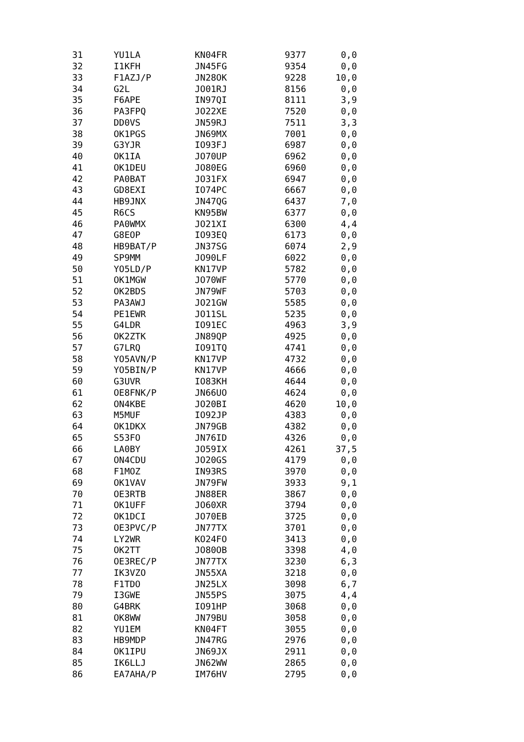| 31 | YU1LA | KN04FR | 9377 | 0,0 |
| 32 | I1KFH | JN45FG | 9354 | 0,0 |
| 33 | F1AZJ/P | JN28OK | 9228 | 10,0 |
| 34 | G2L | JO01RJ | 8156 | 0,0 |
| 35 | F6APE | IN97QI | 8111 | 3,9 |
| 36 | PA3FPQ | JO22XE | 7520 | 0,0 |
| 37 | DD0VS | JN59RJ | 7511 | 3,3 |
| 38 | OK1PGS | JN69MX | 7001 | 0,0 |
| 39 | G3YJR | IO93FJ | 6987 | 0,0 |
| 40 | OK1IA | JO70UP | 6962 | 0,0 |
| 41 | OK1DEU | JO80EG | 6960 | 0,0 |
| 42 | PA0BAT | JO31FX | 6947 | 0,0 |
| 43 | GD8EXI | IO74PC | 6667 | 0,0 |
| 44 | HB9JNX | JN47QG | 6437 | 7,0 |
| 45 | R6CS | KN95BW | 6377 | 0,0 |
| 46 | PA0WMX | JO21XI | 6300 | 4,4 |
| 47 | G8EOP | IO93EQ | 6173 | 0,0 |
| 48 | HB9BAT/P | JN37SG | 6074 | 2,9 |
| 49 | SP9MM | JO90LF | 6022 | 0,0 |
| 50 | YO5LD/P | KN17VP | 5782 | 0,0 |
| 51 | OK1MGW | JO70WF | 5770 | 0,0 |
| 52 | OK2BDS | JN79WF | 5703 | 0,0 |
| 53 | PA3AWJ | JO21GW | 5585 | 0,0 |
| 54 | PE1EWR | JO11SL | 5235 | 0,0 |
| 55 | G4LDR | IO91EC | 4963 | 3,9 |
| 56 | OK2ZTK | JN89QP | 4925 | 0,0 |
| 57 | G7LRQ | IO91TQ | 4741 | 0,0 |
| 58 | YO5AVN/P | KN17VP | 4732 | 0,0 |
| 59 | YO5BIN/P | KN17VP | 4666 | 0,0 |
| 60 | G3UVR | IO83KH | 4644 | 0,0 |
| 61 | OE8FNK/P | JN66UO | 4624 | 0,0 |
| 62 | ON4KBE | JO20BI | 4620 | 10,0 |
| 63 | M5MUF | IO92JP | 4383 | 0,0 |
| 64 | OK1DKX | JN79GB | 4382 | 0,0 |
| 65 | S53FO | JN76ID | 4326 | 0,0 |
| 66 | LA0BY | JO59IX | 4261 | 37,5 |
| 67 | ON4CDU | JO20GS | 4179 | 0,0 |
| 68 | F1MOZ | IN93RS | 3970 | 0,0 |
| 69 | OK1VAV | JN79FW | 3933 | 9,1 |
| 70 | OE3RTB | JN88ER | 3867 | 0,0 |
| 71 | OK1UFF | JO60XR | 3794 | 0,0 |
| 72 | OK1DCI | JO70EB | 3725 | 0,0 |
| 73 | OE3PVC/P | JN77TX | 3701 | 0,0 |
| 74 | LY2WR | KO24FO | 3413 | 0,0 |
| 75 | OK2TT | JO80OB | 3398 | 4,0 |
| 76 | OE3REC/P | JN77TX | 3230 | 6,3 |
| 77 | IK3VZO | JN55XA | 3218 | 0,0 |
| 78 | F1TDO | JN25LX | 3098 | 6,7 |
| 79 | I3GWE | JN55PS | 3075 | 4,4 |
| 80 | G4BRK | IO91HP | 3068 | 0,0 |
| 81 | OK8WW | JN79BU | 3058 | 0,0 |
| 82 | YU1EM | KN04FT | 3055 | 0,0 |
| 83 | HB9MDP | JN47RG | 2976 | 0,0 |
| 84 | OK1IPU | JN69JX | 2911 | 0,0 |
| 85 | IK6LLJ | JN62WW | 2865 | 0,0 |
| 86 | EA7AHA/P | IM76HV | 2795 | 0,0 |